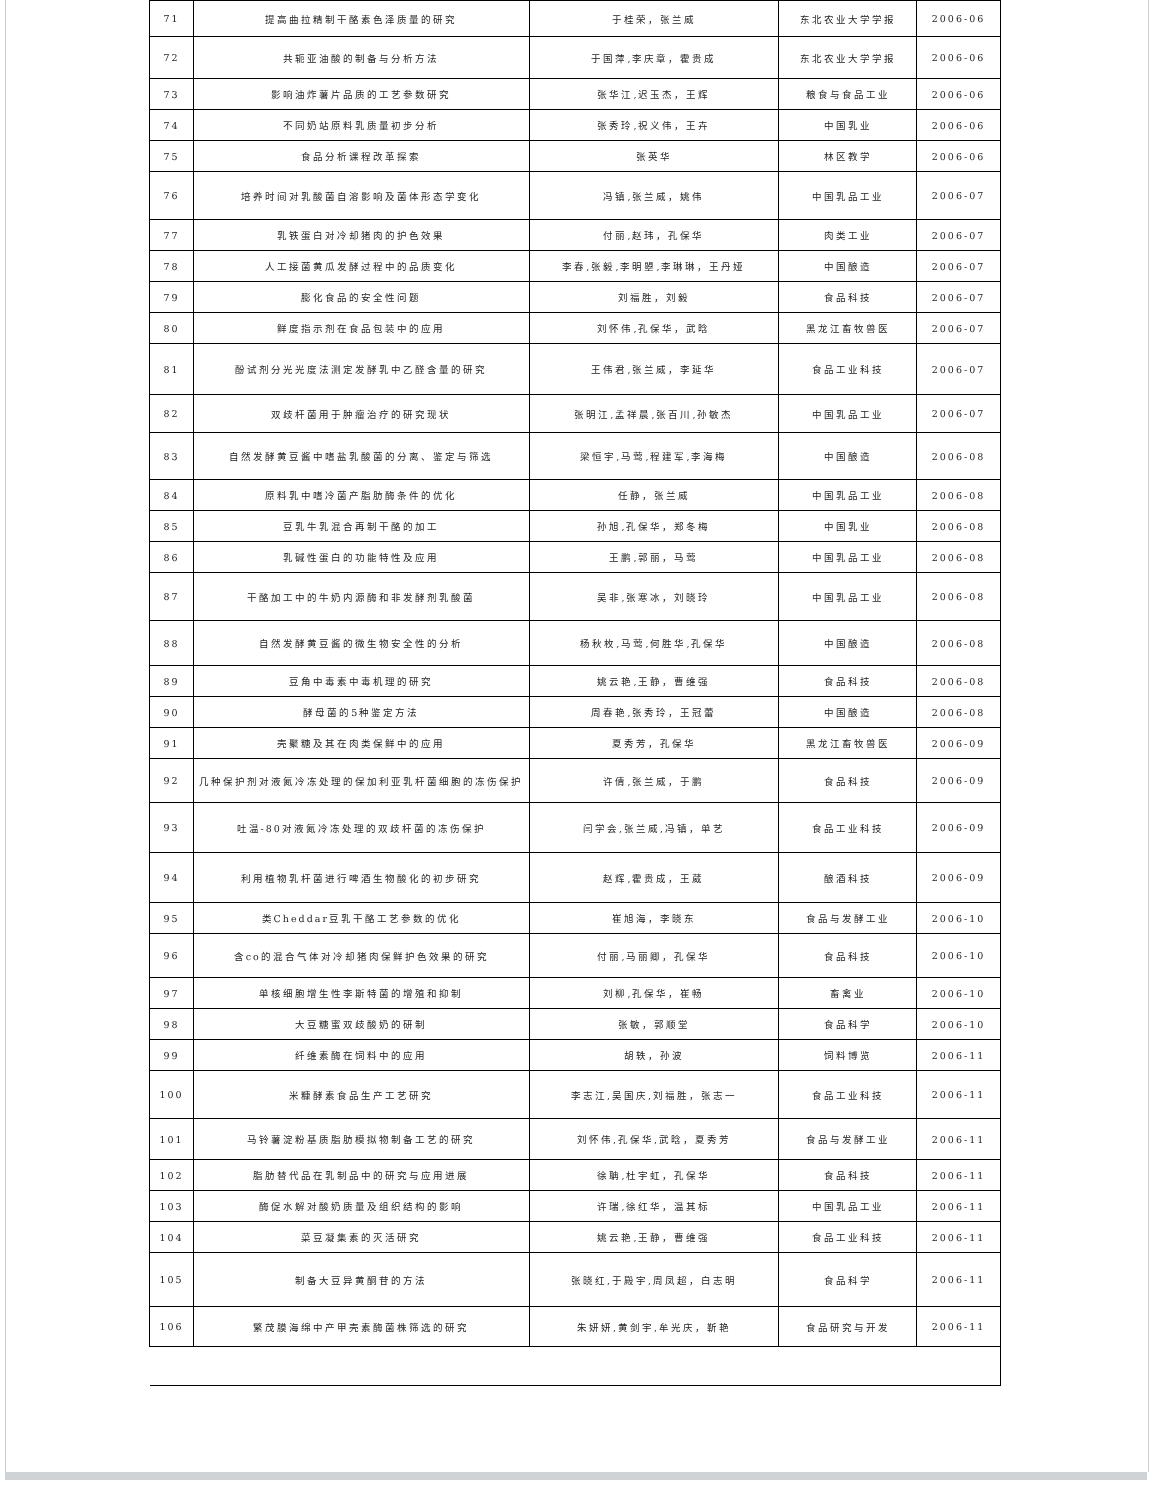| 71 | 提高曲拉精制干酪素色泽质量的研究 | 于桂荣，张兰威 | 东北农业大学学报 | 2006-06 |
| 72 | 共轭亚油酸的制备与分析方法 | 于国萍,李庆章，霍贵成 | 东北农业大学学报 | 2006-06 |
| 73 | 影响油炸薯片品质的工艺参数研究 | 张华江,迟玉杰，王辉 | 粮食与食品工业 | 2006-06 |
| 74 | 不同奶站原料乳质量初步分析 | 张秀玲,祝义伟，王卉 | 中国乳业 | 2006-06 |
| 75 | 食品分析课程改革探索 | 张英华 | 林区教学 | 2006-06 |
| 76 | 培养时间对乳酸菌自溶影响及菌体形态学变化 | 冯镇,张兰威，姚伟 | 中国乳品工业 | 2006-07 |
| 77 | 乳铁蛋白对冷却猪肉的护色效果 | 付丽,赵玮，孔保华 | 肉类工业 | 2006-07 |
| 78 | 人工接菌黄瓜发酵过程中的品质变化 | 李春,张毅,李明曌,李琳琳，王丹娅 | 中国酿造 | 2006-07 |
| 79 | 膨化食品的安全性问题 | 刘福胜，刘毅 | 食品科技 | 2006-07 |
| 80 | 鲜度指示剂在食品包装中的应用 | 刘怀伟,孔保华，武晗 | 黑龙江畜牧兽医 | 2006-07 |
| 81 | 酚试剂分光光度法测定发酵乳中乙醛含量的研究 | 王伟君,张兰威，李延华 | 食品工业科技 | 2006-07 |
| 82 | 双歧杆菌用于肿瘤治疗的研究现状 | 张明江,孟祥晨,张百川,孙敏杰 | 中国乳品工业 | 2006-07 |
| 83 | 自然发酵黄豆酱中嗜盐乳酸菌的分离、鉴定与筛选 | 梁恒宇,马莺,程建军,李海梅 | 中国酿造 | 2006-08 |
| 84 | 原料乳中嗜冷菌产脂肪酶条件的优化 | 任静，张兰威 | 中国乳品工业 | 2006-08 |
| 85 | 豆乳牛乳混合再制干酪的加工 | 孙旭,孔保华，郑冬梅 | 中国乳业 | 2006-08 |
| 86 | 乳碱性蛋白的功能特性及应用 | 王鹏,郭丽，马莺 | 中国乳品工业 | 2006-08 |
| 87 | 干酪加工中的牛奶内源酶和非发酵剂乳酸菌 | 吴非,张寒冰，刘晓玲 | 中国乳品工业 | 2006-08 |
| 88 | 自然发酵黄豆酱的微生物安全性的分析 | 杨秋枚,马莺,何胜华,孔保华 | 中国酿造 | 2006-08 |
| 89 | 豆角中毒素中毒机理的研究 | 姚云艳,王静，曹维强 | 食品科技 | 2006-08 |
| 90 | 酵母菌的5种鉴定方法 | 周春艳,张秀玲，王冠蕾 | 中国酿造 | 2006-08 |
| 91 | 壳聚糖及其在肉类保鲜中的应用 | 夏秀芳，孔保华 | 黑龙江畜牧兽医 | 2006-09 |
| 92 | 几种保护剂对液氮冷冻处理的保加利亚乳杆菌细胞的冻伤保护 | 许倩,张兰威，于鹏 | 食品科技 | 2006-09 |
| 93 | 吐温-80对液氮冷冻处理的双歧杆菌的冻伤保护 | 闫学会,张兰威,冯镇，单艺 | 食品工业科技 | 2006-09 |
| 94 | 利用植物乳杆菌进行啤酒生物酸化的初步研究 | 赵辉,霍贵成，王葳 | 酿酒科技 | 2006-09 |
| 95 | 类Cheddar豆乳干酪工艺参数的优化 | 崔旭海，李晓东 | 食品与发酵工业 | 2006-10 |
| 96 | 含co的混合气体对冷却猪肉保鲜护色效果的研究 | 付丽,马丽卿，孔保华 | 食品科技 | 2006-10 |
| 97 | 单核细胞增生性李斯特菌的增殖和抑制 | 刘柳,孔保华，崔畅 | 畜禽业 | 2006-10 |
| 98 | 大豆糖蜜双歧酸奶的研制 | 张敏，郭顺堂 | 食品科学 | 2006-10 |
| 99 | 纤维素酶在饲料中的应用 | 胡轶，孙波 | 饲料博览 | 2006-11 |
| 100 | 米糠酵素食品生产工艺研究 | 李志江,吴国庆,刘福胜，张志一 | 食品工业科技 | 2006-11 |
| 101 | 马铃薯淀粉基质脂肪模拟物制备工艺的研究 | 刘怀伟,孔保华,武晗，夏秀芳 | 食品与发酵工业 | 2006-11 |
| 102 | 脂肪替代品在乳制品中的研究与应用进展 | 徐聃,杜宇虹，孔保华 | 食品科技 | 2006-11 |
| 103 | 酶促水解对酸奶质量及组织结构的影响 | 许瑞,徐红华，温其标 | 中国乳品工业 | 2006-11 |
| 104 | 菜豆凝集素的灭活研究 | 姚云艳,王静，曹维强 | 食品工业科技 | 2006-11 |
| 105 | 制备大豆异黄酮苷的方法 | 张晓红,于殿宇,周凤超，白志明 | 食品科学 | 2006-11 |
| 106 | 繁茂膜海绵中产甲壳素酶菌株筛选的研究 | 朱妍妍,黄剑宇,牟光庆，靳艳 | 食品研究与开发 | 2006-11 |